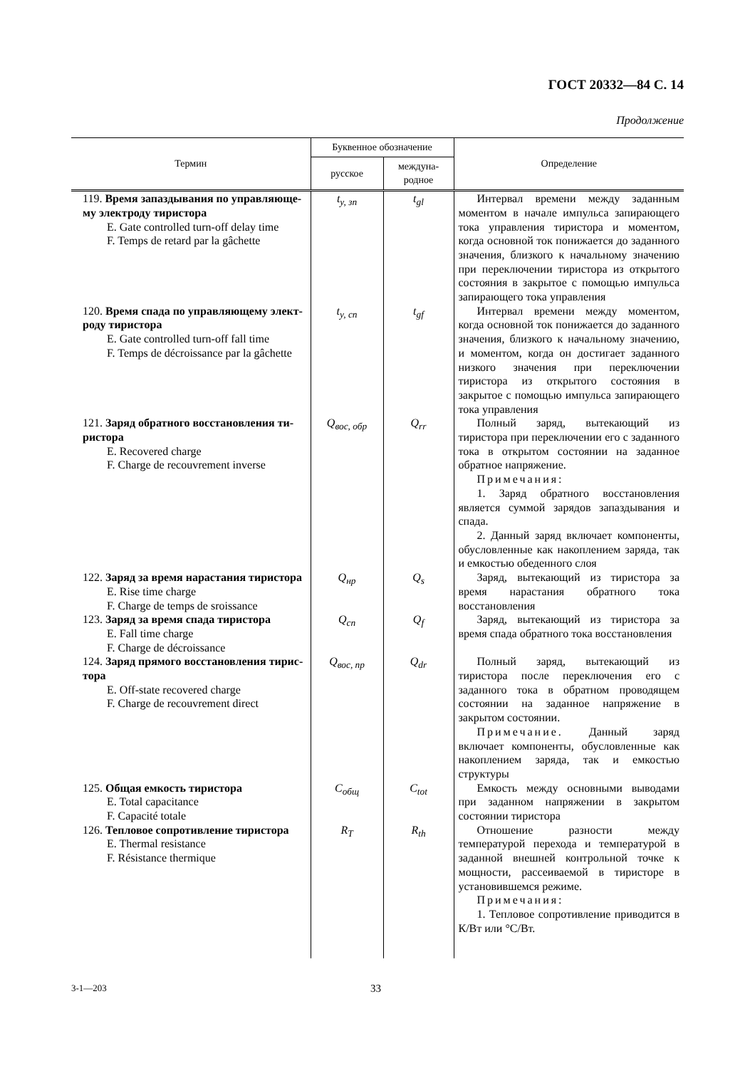ГОСТ 20332—84 С. 14
Продолжение
| Термин | Буквенное обозначение | | Определение |
| --- | --- | --- | --- |
| | русское | междуна- родное | |
| 119. Время запаздывания по управляюще- му электроду тиристора E. Gate controlled turn-off delay time F. Temps de retard par la gâchette | t<sub>у, зп</sub> | t<sub>gl</sub> | Интервал времени между заданным моментом в начале импульса запирающего тока управления тиристора и моментом, когда основной ток понижается до заданного значения, близкого к начальному значению при переключении тиристора из открытого состояния в закрытое с помощью импульса запирающего тока управления |
| 120. Время спада по управляющему элект- роду тиристора E. Gate controlled turn-off fall time F. Temps de décroissance par la gâchette | t<sub>у, сп</sub> | t<sub>gf</sub> | Интервал времени между моментом, когда основной ток понижается до заданного значения, близкого к начальному значению, и моментом, когда он достигает заданного низкого значения при переключении тиристора из открытого состояния в закрытое с помощью импульса запирающего тока управления |
| 121. Заряд обратного восстановления ти- ристора E. Recovered charge F. Charge de recouvrement inverse | Q<sub>вос, обр</sub> | Q<sub>rr</sub> | Полный заряд, вытекающий из тиристора при переключении его с заданного тока в открытом состоянии на заданное обратное напряжение. Примечания: 1. Заряд обратного восстановления является суммой зарядов запаздывания и спада. 2. Данный заряд включает компоненты, обусловленные как накоплением заряда, так и емкостью обеденного слоя |
| 122. Заряд за время нарастания тиристора E. Rise time charge F. Charge de temps de sroissance | Q<sub>нр</sub> | Q<sub>s</sub> | Заряд, вытекающий из тиристора за время нарастания обратного тока восстановления |
| 123. Заряд за время спада тиристора E. Fall time charge F. Charge de décroissance | Q<sub>сп</sub> | Q<sub>f</sub> | Заряд, вытекающий из тиристора за время спада обратного тока восстановления |
| 124. Заряд прямого восстановления тирис- тора E. Off-state recovered charge F. Charge de recouvrement direct | Q<sub>вос, пр</sub> | Q<sub>dr</sub> | Полный заряд, вытекающий из тиристора после переключения его с заданного тока в обратном проводящем состоянии на заданное напряжение в закрытом состоянии. Примечание. Данный заряд включает компоненты, обусловленные как накоплением заряда, так и емкостью структуры |
| 125. Общая емкость тиристора E. Total capacitance F. Capacité totale | C<sub>общ</sub> | C<sub>tot</sub> | Емкость между основными выводами при заданном напряжении в закрытом состоянии тиристора |
| 126. Тепловое сопротивление тиристора E. Thermal resistance F. Résistance thermique | R<sub>T</sub> | R<sub>th</sub> | Отношение разности между температурой перехода и температурой в заданной внешней контрольной точке к мощности, рассеиваемой в тиристоре в установившемся режиме. Примечания: 1. Тепловое сопротивление приводится в К/Вт или °С/Вт. |
3-1—203 33